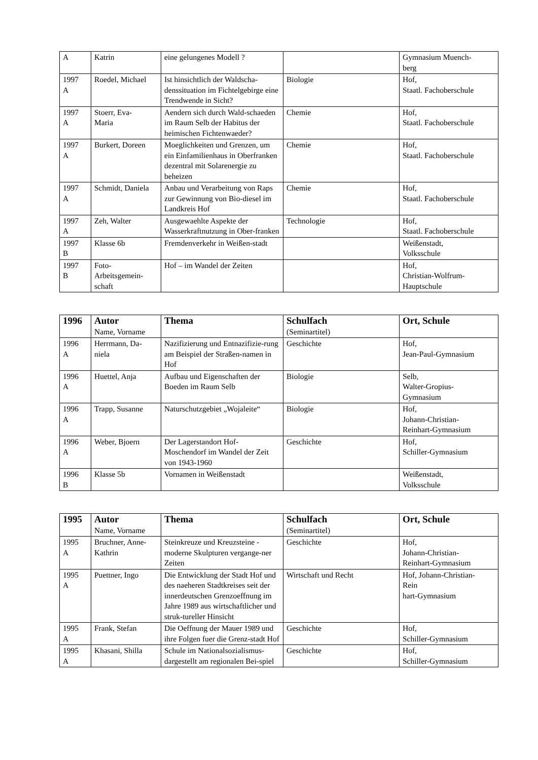| A | Katrin | eine gelungenes Modell ? | | Gymnasium Muench- berg |
| 1997 A | Roedel, Michael | Ist hinsichtlich der Waldscha-denssituation im Fichtelgebirge eine Trendwende in Sicht? | Biologie | Hof, Staatl. Fachoberschule |
| 1997 A | Stoerr, Eva- Maria | Aendern sich durch Wald-schaeden im Raum Selb der Habitus der heimischen Fichtenwaeder? | Chemie | Hof, Staatl. Fachoberschule |
| 1997 A | Burkert, Doreen | Moeglichkeiten und Grenzen, um ein Einfamilienhaus in Oberfranken dezentral mit Solarenergie zu beheizen | Chemie | Hof, Staatl. Fachoberschule |
| 1997 A | Schmidt, Daniela | Anbau und Verarbeitung von Raps zur Gewinnung von Bio-diesel im Landkreis Hof | Chemie | Hof, Staatl. Fachoberschule |
| 1997 A | Zeh, Walter | Ausgewaehlte Aspekte der Wasserkraftnutzung in Ober-franken | Technologie | Hof, Staatl. Fachoberschule |
| 1997 B | Klasse 6b | Fremdenverkehr in Weißen-stadt | | Weißenstadt, Volksschule |
| 1997 B | Foto- Arbeitsgemein- schaft | Hof – im Wandel der Zeiten | | Hof, Christian-Wolfrum- Hauptschule |
| 1996 | Autor Name, Vorname | Thema | Schulfach (Seminartitel) | Ort, Schule |
| --- | --- | --- | --- | --- |
| 1996 A | Herrmann, Da- niela | Nazifizierung und Entnazifizie-rung am Beispiel der Straßen-namen in Hof | Geschichte | Hof, Jean-Paul-Gymnasium |
| 1996 A | Huettel, Anja | Aufbau und Eigenschaften der Boeden im Raum Selb | Biologie | Selb, Walter-Gropius- Gymnasium |
| 1996 A | Trapp, Susanne | Naturschutzgebiet „Wojaleite“ | Biologie | Hof, Johann-Christian- Reinhart-Gymnasium |
| 1996 A | Weber, Bjoern | Der Lagerstandort Hof-Moschendorf im Wandel der Zeit von 1943-1960 | Geschichte | Hof, Schiller-Gymnasium |
| 1996 B | Klasse 5b | Vornamen in Weißenstadt | | Weißenstadt, Volksschule |
| 1995 | Autor Name, Vorname | Thema | Schulfach (Seminartitel) | Ort, Schule |
| --- | --- | --- | --- | --- |
| 1995 A | Bruchner, Anne- Kathrin | Steinkreuze und Kreuzsteine - moderne Skulpturen vergange-ner Zeiten | Geschichte | Hof, Johann-Christian- Reinhart-Gymnasium |
| 1995 A | Puettner, Ingo | Die Entwicklung der Stadt Hof und des naeheren Stadtkreises seit der innerdeutschen Grenzoeffnung im Jahre 1989 aus wirtschaftlicher und struk-tureller Hinsicht | Wirtschaft und Recht | Hof, Johann-Christian- Rein hart-Gymnasium |
| 1995 A | Frank, Stefan | Die Oeffnung der Mauer 1989 und ihre Folgen fuer die Grenz-stadt Hof | Geschichte | Hof, Schiller-Gymnasium |
| 1995 A | Khasani, Shilla | Schule im Nationalsozialismus-dargestellt am regionalen Bei-spiel | Geschichte | Hof, Schiller-Gymnasium |